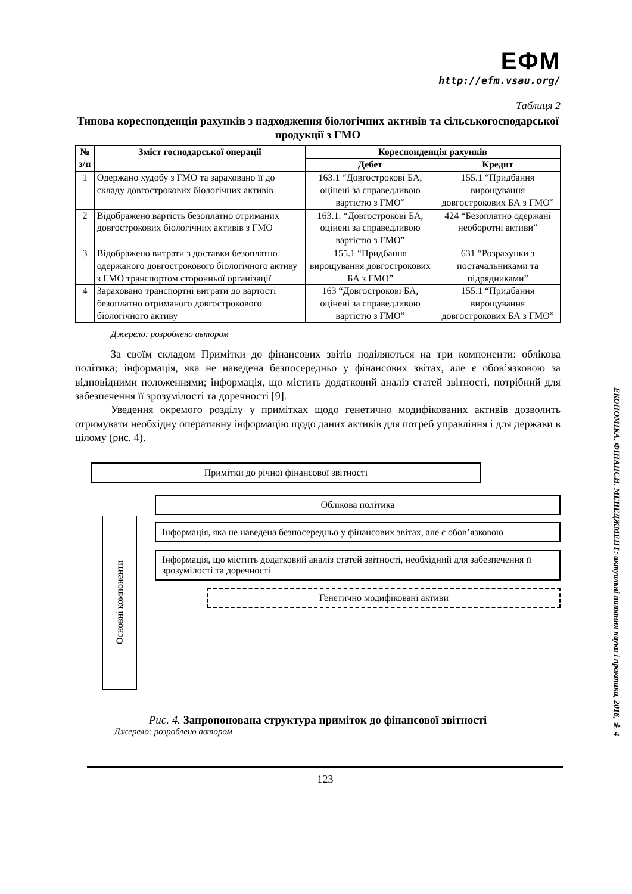ЕФМ
http://efm.vsau.org/
Таблиця 2
Типова кореспонденція рахунків з надходження біологічних активів та сільськогосподарської продукції з ГМО
| № з/п | Зміст господарської операції | Кореспонденція рахунків | |
| --- | --- | --- | --- |
| | | Дебет | Кредит |
| 1 | Одержано худобу з ГМО та зараховано її до складу довгострокових біологічних активів | 163.1 “Довгострокові БА, оцінені за справедливою вартістю з ГМО” | 155.1 “Придбання вирощування довгострокових БА з ГМО” |
| 2 | Відображено вартість безоплатно отриманих довгострокових біологічних активів з ГМО | 163.1. “Довгострокові БА, оцінені за справедливою вартістю з ГМО” | 424 “Безоплатно одержані необоротні активи” |
| 3 | Відображено витрати з доставки безоплатно одержаного довгострокового біологічного активу з ГМО транспортом сторонньої організації | 155.1 “Придбання вирощування довгострокових БА з ГМО” | 631 “Розрахунки з постачальниками та підрядниками” |
| 4 | Зараховано транспортні витрати до вартості безоплатно отриманого довгострокового біологічного активу | 163 “Довгострокові БА, оцінені за справедливою вартістю з ГМО” | 155.1 “Придбання вирощування довгострокових БА з ГМО” |
Джерело: розроблено автором
За своїм складом Примітки до фінансових звітів поділяються на три компоненти: облікова політика; інформація, яка не наведена безпосередньо у фінансових звітах, але є обов’язковою за відповідними положеннями; інформація, що містить додатковий аналіз статей звітності, потрібний для забезпечення її зрозумілості та доречності [9].
Уведення окремого розділу у примітках щодо генетично модифікованих активів дозволить отримувати необхідну оперативну інформацію щодо даних активів для потреб управління і для держави в цілому (рис. 4).
Примітки до річної фінансової звітності
Основні компоненти
Облікова політика
Інформація, яка не наведена безпосередньо у фінансових звітах, але є обов’язковою
Інформація, що містить додатковий аналіз статей звітності, необхідний для забезпечення її зрозумілості та доречності
Генетично модифіковані активи
Рис. 4. Запропонована структура приміток до фінансової звітності
Джерело: розроблено автором
123
ЕКОНОМІКА. ФІНАНСИ. МЕНЕДЖМЕНТ: актуальні питання науки і практики, 2018, № 4